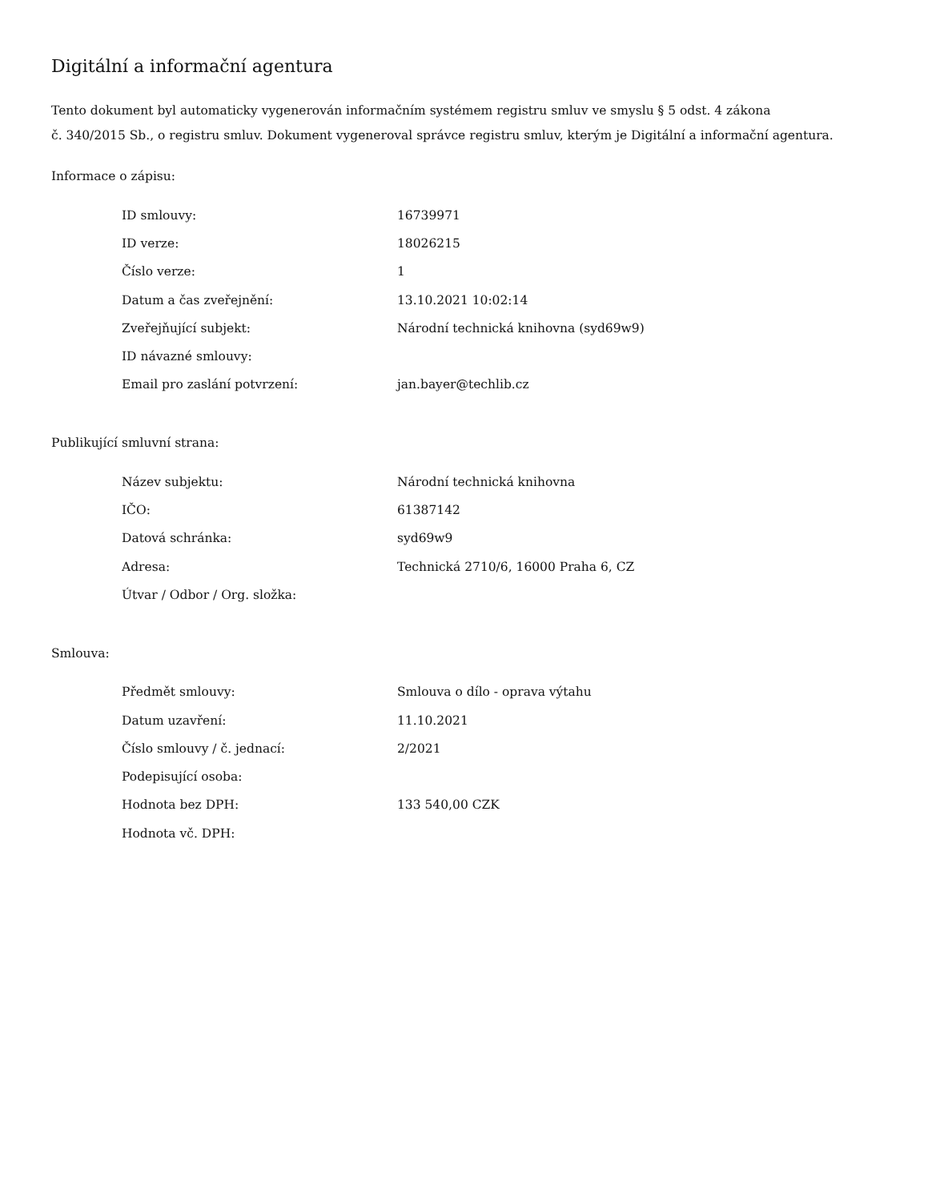Digitální a informační agentura
Tento dokument byl automaticky vygenerován informačním systémem registru smluv ve smyslu § 5 odst. 4 zákona
č. 340/2015 Sb., o registru smluv. Dokument vygeneroval správce registru smluv, kterým je Digitální a informační agentura.
Informace o zápisu:
| ID smlouvy: | 16739971 |
| ID verze: | 18026215 |
| Číslo verze: | 1 |
| Datum a čas zveřejnění: | 13.10.2021 10:02:14 |
| Zveřejňující subjekt: | Národní technická knihovna (syd69w9) |
| ID návazné smlouvy: | |
| Email pro zaslání potvrzení: | jan.bayer@techlib.cz |
Publikující smluvní strana:
| Název subjektu: | Národní technická knihovna |
| IČO: | 61387142 |
| Datová schránka: | syd69w9 |
| Adresa: | Technická 2710/6, 16000 Praha 6, CZ |
| Útvar / Odbor / Org. složka: | |
Smlouva:
| Předmět smlouvy: | Smlouva o dílo - oprava výtahu |
| Datum uzavření: | 11.10.2021 |
| Číslo smlouvy / č. jednací: | 2/2021 |
| Podepisující osoba: | |
| Hodnota bez DPH: | 133 540,00 CZK |
| Hodnota vč. DPH: | |